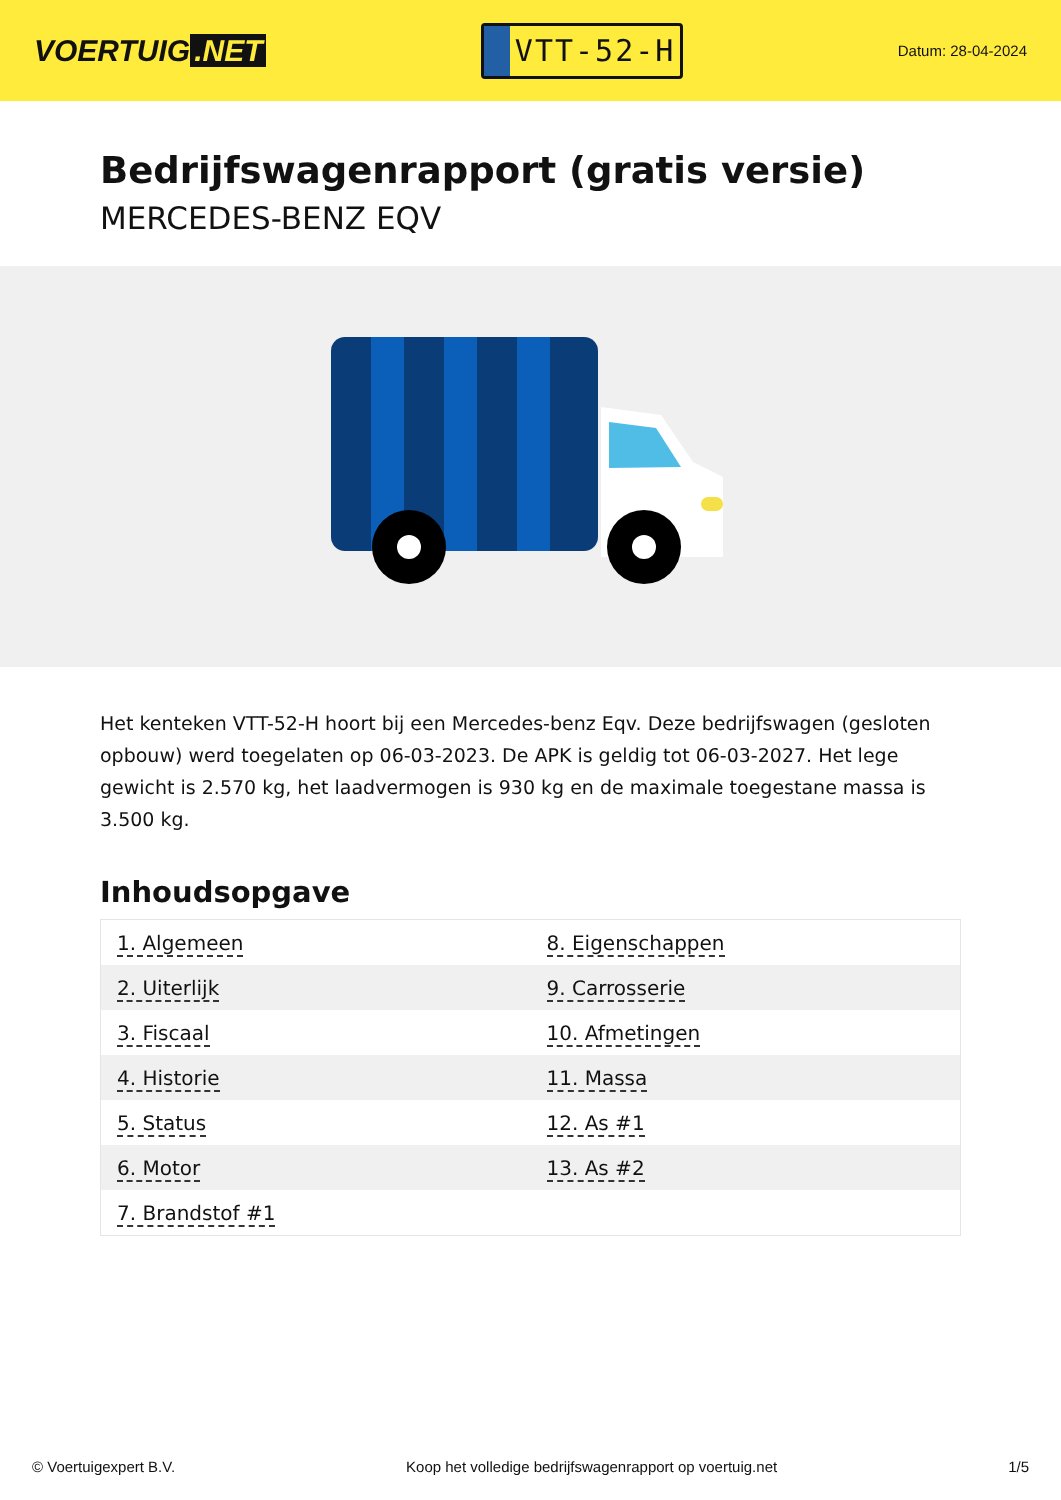VOERTUIG.NET
VTT-52-H
Datum: 28-04-2024
Bedrijfswagenrapport (gratis versie)
MERCEDES-BENZ EQV
Het kenteken VTT-52-H hoort bij een Mercedes-benz Eqv. Deze bedrijfswagen (gesloten opbouw) werd toegelaten op 06-03-2023. De APK is geldig tot 06-03-2027. Het lege gewicht is 2.570 kg, het laadvermogen is 930 kg en de maximale toegestane massa is 3.500 kg.
Inhoudsopgave
| 1. Algemeen | 8. Eigenschappen |
| 2. Uiterlijk | 9. Carrosserie |
| 3. Fiscaal | 10. Afmetingen |
| 4. Historie | 11. Massa |
| 5. Status | 12. As #1 |
| 6. Motor | 13. As #2 |
| 7. Brandstof #1 | |
© Voertuigexpert B.V. Koop het volledige bedrijfswagenrapport op voertuig.net 1/5